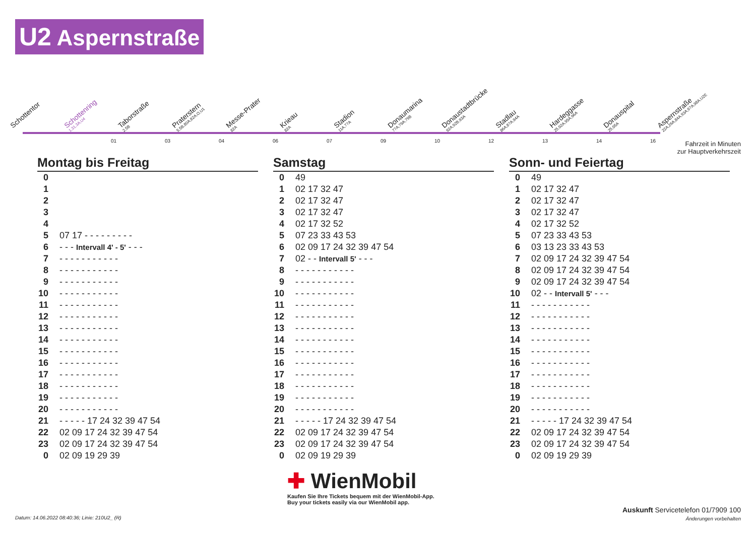U2 Aspernstraße
Schottentor
Schottenring
1,31,3A,U4
Taborstraße
2,5B
Praterstern
5,5B,80A,82A,O,U1
Messe-Prater
82A
Krieau
82A
Stadion
11A,77A
Donaumarina
77A,79A,79B
Donaustadtbrücke
92A,92B,93A
Stadlau
86A,87A,94A
Hardeggasse
25,92A,95A,96A
Donauspital
25,95A
Aspernstraße
22A,26A,84A,93A,97A,98A,U2E
01 03 04 06 07 09 10 12 13 14 16
Fahrzeit in Minuten
zur Hauptverkehrszeit
Montag bis Freitag
| 0 | |
| 1 | |
| 2 | |
| 3 | |
| 4 | |
| 5 | 07 17 - - - - - - - - - |
| 6 | - - - Intervall 4' - 5' - - - |
| 7 | - - - - - - - - - - - |
| 8 | - - - - - - - - - - - |
| 9 | - - - - - - - - - - - |
| 10 | - - - - - - - - - - - |
| 11 | - - - - - - - - - - - |
| 12 | - - - - - - - - - - - |
| 13 | - - - - - - - - - - - |
| 14 | - - - - - - - - - - - |
| 15 | - - - - - - - - - - - |
| 16 | - - - - - - - - - - - |
| 17 | - - - - - - - - - - - |
| 18 | - - - - - - - - - - - |
| 19 | - - - - - - - - - - - |
| 20 | - - - - - - - - - - - |
| 21 | - - - - - 17 24 32 39 47 54 |
| 22 | 02 09 17 24 32 39 47 54 |
| 23 | 02 09 17 24 32 39 47 54 |
| 0 | 02 09 19 29 39 |
Samstag
| 0 | 49 |
| 1 | 02 17 32 47 |
| 2 | 02 17 32 47 |
| 3 | 02 17 32 47 |
| 4 | 02 17 32 52 |
| 5 | 07 23 33 43 53 |
| 6 | 02 09 17 24 32 39 47 54 |
| 7 | 02 - - Intervall 5' - - - |
| 8 | - - - - - - - - - - - |
| 9 | - - - - - - - - - - - |
| 10 | - - - - - - - - - - - |
| 11 | - - - - - - - - - - - |
| 12 | - - - - - - - - - - - |
| 13 | - - - - - - - - - - - |
| 14 | - - - - - - - - - - - |
| 15 | - - - - - - - - - - - |
| 16 | - - - - - - - - - - - |
| 17 | - - - - - - - - - - - |
| 18 | - - - - - - - - - - - |
| 19 | - - - - - - - - - - - |
| 20 | - - - - - - - - - - - |
| 21 | - - - - - 17 24 32 39 47 54 |
| 22 | 02 09 17 24 32 39 47 54 |
| 23 | 02 09 17 24 32 39 47 54 |
| 0 | 02 09 19 29 39 |
Sonn- und Feiertag
| 0 | 49 |
| 1 | 02 17 32 47 |
| 2 | 02 17 32 47 |
| 3 | 02 17 32 47 |
| 4 | 02 17 32 52 |
| 5 | 07 23 33 43 53 |
| 6 | 03 13 23 33 43 53 |
| 7 | 02 09 17 24 32 39 47 54 |
| 8 | 02 09 17 24 32 39 47 54 |
| 9 | 02 09 17 24 32 39 47 54 |
| 10 | 02 - - Intervall 5' - - - |
| 11 | - - - - - - - - - - - |
| 12 | - - - - - - - - - - - |
| 13 | - - - - - - - - - - - |
| 14 | - - - - - - - - - - - |
| 15 | - - - - - - - - - - - |
| 16 | - - - - - - - - - - - |
| 17 | - - - - - - - - - - - |
| 18 | - - - - - - - - - - - |
| 19 | - - - - - - - - - - - |
| 20 | - - - - - - - - - - - |
| 21 | - - - - - 17 24 32 39 47 54 |
| 22 | 02 09 17 24 32 39 47 54 |
| 23 | 02 09 17 24 32 39 47 54 |
| 0 | 02 09 19 29 39 |
✚ WienMobil
Kaufen Sie Ihre Tickets bequem mit der WienMobil-App.
Buy your tickets easily via our WienMobil app.
Datum: 14.06.2022 08:40:36; Linie: 210U2_ (R)
Auskunft Servicetelefon 01/7909 100
Änderungen vorbehalten